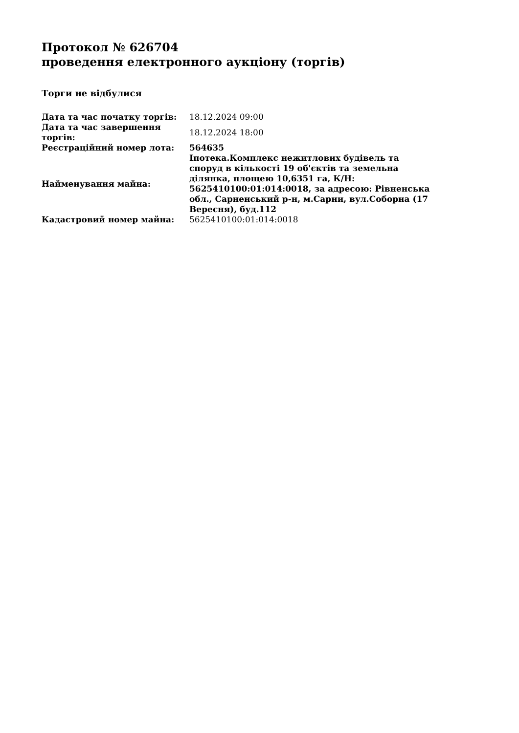Протокол № 626704
проведення електронного аукціону (торгів)
Торги не відбулися
| Дата та час початку торгів: | 18.12.2024 09:00 |
| Дата та час завершення торгів: | 18.12.2024 18:00 |
| Реєстраційний номер лота: | 564635 |
| Найменування майна: | Іпотека.Комплекс нежитлових будівель та споруд в кількості 19 об'єктів та земельна ділянка, площею 10,6351 га, К/Н: 5625410100:01:014:0018, за адресою: Рівненська обл., Сарненський р-н, м.Сарни, вул.Соборна (17 Вересня), буд.112 |
| Кадастровий номер майна: | 5625410100:01:014:0018 |